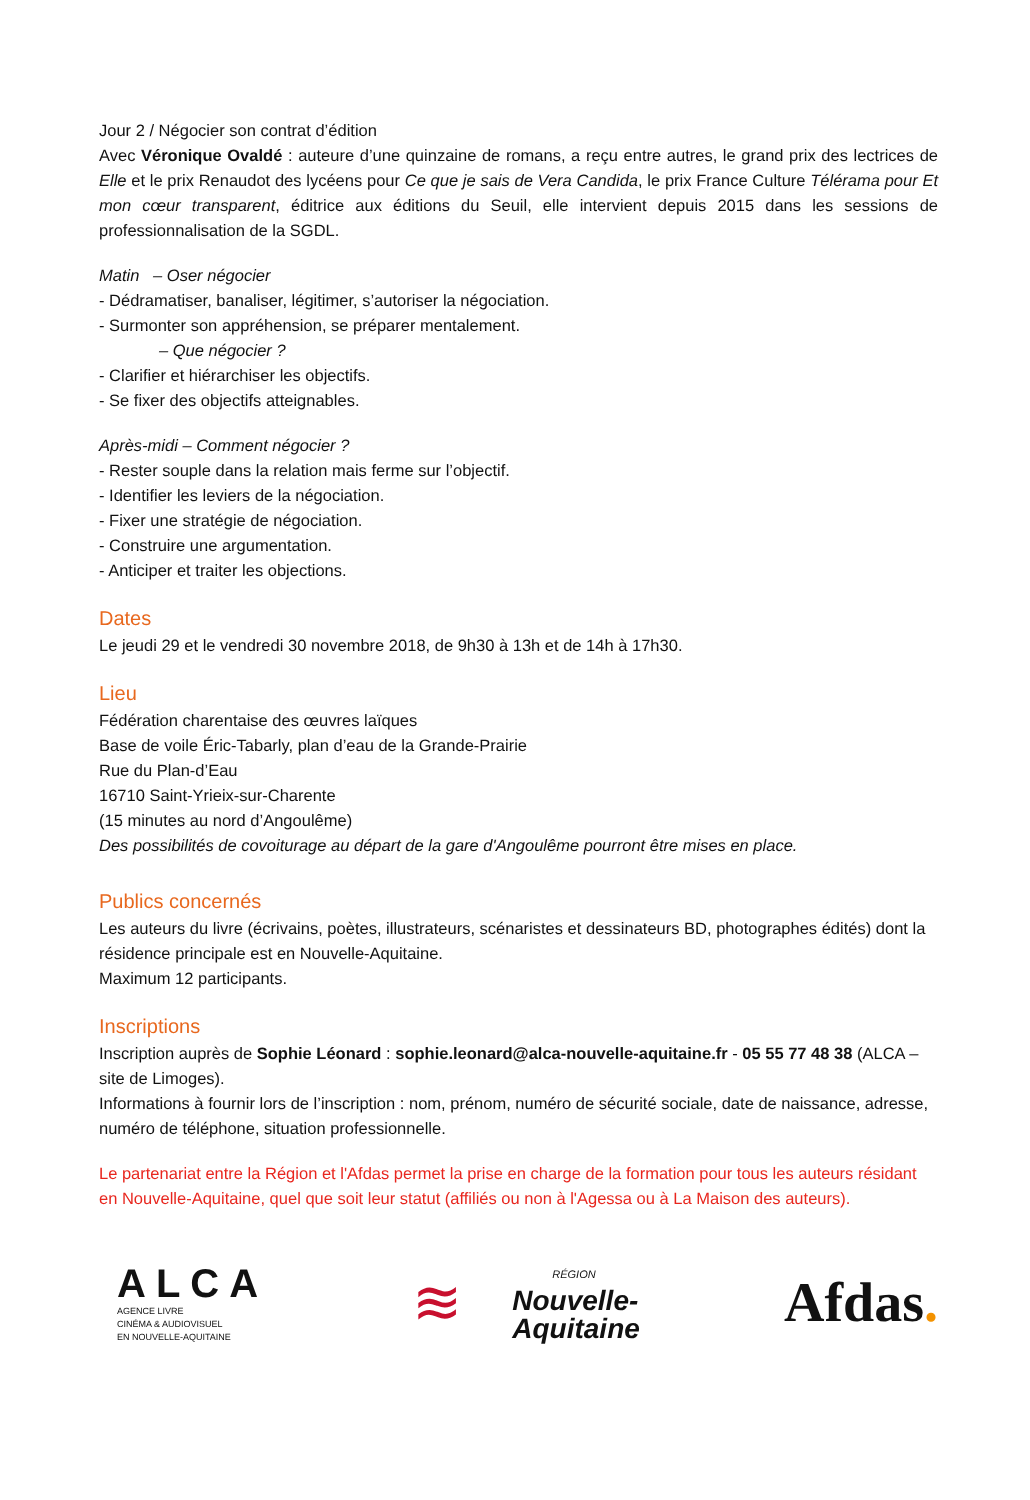Jour 2 / Négocier son contrat d’édition
Avec Véronique Ovaldé : auteure d’une quinzaine de romans, a reçu entre autres, le grand prix des lectrices de Elle et le prix Renaudot des lycéens pour Ce que je sais de Vera Candida, le prix France Culture Télérama pour Et mon cœur transparent, éditrice aux éditions du Seuil, elle intervient depuis 2015 dans les sessions de professionnalisation de la SGDL.
Matin – Oser négocier
- Dédramatiser, banaliser, légitimer, s’autoriser la négociation.
- Surmonter son appréhension, se préparer mentalement.
– Que négocier ?
- Clarifier et hiérarchiser les objectifs.
- Se fixer des objectifs atteignables.
Après-midi – Comment négocier ?
- Rester souple dans la relation mais ferme sur l’objectif.
- Identifier les leviers de la négociation.
- Fixer une stratégie de négociation.
- Construire une argumentation.
- Anticiper et traiter les objections.
Dates
Le jeudi 29 et le vendredi 30 novembre 2018, de 9h30 à 13h et de 14h à 17h30.
Lieu
Fédération charentaise des œuvres laïques
Base de voile Éric-Tabarly, plan d’eau de la Grande-Prairie
Rue du Plan-d’Eau
16710 Saint-Yrieix-sur-Charente
(15 minutes au nord d’Angoulême)
Des possibilités de covoiturage au départ de la gare d'Angoulême pourront être mises en place.
Publics concernés
Les auteurs du livre (écrivains, poètes, illustrateurs, scénaristes et dessinateurs BD, photographes édités) dont la résidence principale est en Nouvelle-Aquitaine.
Maximum 12 participants.
Inscriptions
Inscription auprès de Sophie Léonard : sophie.leonard@alca-nouvelle-aquitaine.fr - 05 55 77 48 38 (ALCA – site de Limoges).
Informations à fournir lors de l’inscription : nom, prénom, numéro de sécurité sociale, date de naissance, adresse, numéro de téléphone, situation professionnelle.
Le partenariat entre la Région et l'Afdas permet la prise en charge de la formation pour tous les auteurs résidant en Nouvelle-Aquitaine, quel que soit leur statut (affiliés ou non à l'Agessa ou à La Maison des auteurs).
ALCA
AGENCE LIVRE
CINÉMA & AUDIOVISUEL
EN NOUVELLE-AQUITAINE
≋
RÉGION
Nouvelle-
Aquitaine
Afdas.